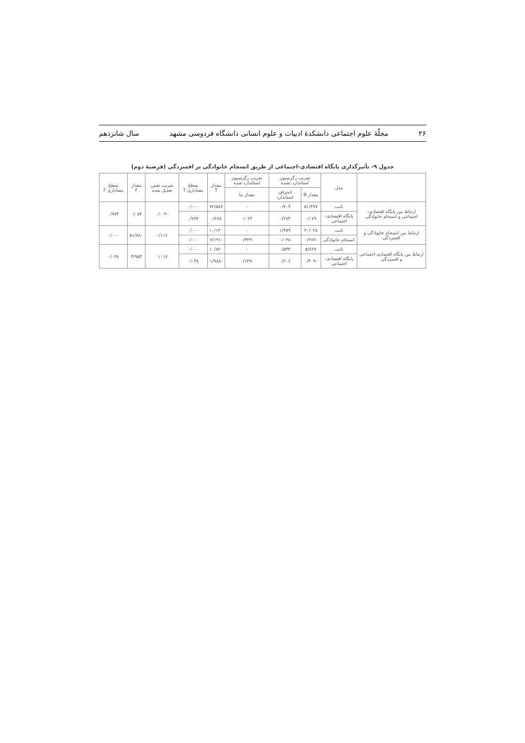۲۶ مجلّهٔ علوم اجتماعی دانشکدهٔ ادبیات و علوم انسانی دانشگاه فردوسی مشهد سال شانزدهم
جدول ۹- تأثیرگذاری پایگاه اقتصادی-اجتماعی از طریق انسجام خانوادگی بر افسردگی (فرضیهٔ دوم)
| | مدل | ضریب رگرسیون استاندارد نشده | | ضریب رگرسیون استاندارد شده | مقدار T | سطح معناداری T | ضریب تعیین تعدیل شده | مقدار F | سطح معناداری F |
| --- | --- | --- | --- | --- | --- | --- | --- | --- | --- |
| | | مقدار B | انحراف استاندارد | مقدار بتا | | | | | |
| ارتباط بین پایگاه اقتصادی- اجتماعی و انسجام خانوادگی | ثابت | ۵۱/۴۷۷ | ۰/۷۰۹ | - | ۷۲/۵۸۷ | ۰/۰۰۰ | -۰/۰۰۴ | ۰/۰۸۳ | ۰/۷۷۴ |
| | پایگاه اقتصادی- اجتماعی | ۰/۰۷۹ | ۰/۲۷۴ | ۰/۰۲۲ | ۰/۲۸۸ | ۰/۷۷۴ | | | |
| ارتباط بین انسجام خانوادگی و افسردگی | ثابت | ۳۰/۰۲۸ | ۱/۹۷۹ | - | ۱۰/۱۲۰ | ۰/۰۰۰ | ۰/۱۱۶ | ۵۱/۷۸۰ | ۰/۰۰۰ |
| | انسجام خانوادگی | -۰/۲۷۲ | ۰/۰۳۸ | -۰/۳۴۴ | -۷/۱۹۱ | ۰/۰۰۰ | | | |
| ارتباط بین پایگاه اقتصادی-اجتماعی و افسردگی | ثابت | ۵/۶۶۷ | ۰/۵۳۳ | - | ۱۰/۸۲۰ | ۰/۰۰۰ | ۰/۰۱۷ | ۳/۹۵۳ | ۰/۰۴۸ |
| | پایگاه اقتصادی- اجتماعی | -۰/۴۰۹ | ۰/۲۰۶ | -۰/۱۴۹ | -۱/۹۸۸ | ۰/۰۴۸ | | | |